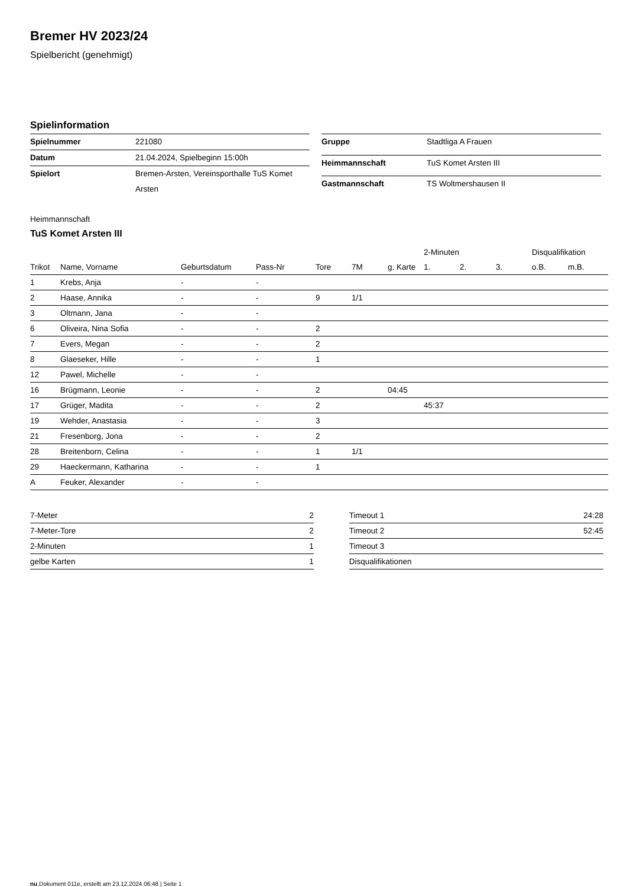Bremer HV 2023/24
Spielbericht (genehmigt)
Spielinformation
| Spielnummer | 221080 |
| Datum | 21.04.2024, Spielbeginn 15:00h |
| Spielort | Bremen-Arsten, Vereinsporthalle TuS Komet Arsten |
| Gruppe | Stadtliga A Frauen |
| Heimmannschaft | TuS Komet Arsten III |
| Gastmannschaft | TS Woltmershausen II |
Heimmannschaft
TuS Komet Arsten III
| | | | | | | | 2-Minuten | | | Disqualifikation | |
| --- | --- | --- | --- | --- | --- | --- | --- | --- | --- | --- | --- |
| Trikot | Name, Vorname | Geburtsdatum | Pass-Nr | Tore | 7M | g. Karte | 1. | 2. | 3. | o.B. | m.B. |
| 1 | Krebs, Anja | - | - | | | | | | | | |
| 2 | Haase, Annika | - | - | 9 | 1/1 | | | | | | |
| 3 | Oltmann, Jana | - | - | | | | | | | | |
| 6 | Oliveira, Nina Sofia | - | - | 2 | | | | | | | |
| 7 | Evers, Megan | - | - | 2 | | | | | | | |
| 8 | Glaeseker, Hille | - | - | 1 | | | | | | | |
| 12 | Pawel, Michelle | - | - | | | | | | | | |
| 16 | Brügmann, Leonie | - | - | 2 | | 04:45 | | | | | |
| 17 | Grüger, Madita | - | - | 2 | | | 45:37 | | | | |
| 19 | Wehder, Anastasia | - | - | 3 | | | | | | | |
| 21 | Fresenborg, Jona | - | - | 2 | | | | | | | |
| 28 | Breitenborn, Celina | - | - | 1 | 1/1 | | | | | | |
| 29 | Haeckermann, Katharina | - | - | 1 | | | | | | | |
| A | Feuker, Alexander | - | - | | | | | | | | |
| 7-Meter | 2 |
| 7-Meter-Tore | 2 |
| 2-Minuten | 1 |
| gelbe Karten | 1 |
| Timeout 1 | 24:28 |
| Timeout 2 | 52:45 |
| Timeout 3 | |
| Disqualifikationen | |
nu.Dokument 011e, erstellt am 23.12.2024 06:48 | Seite 1